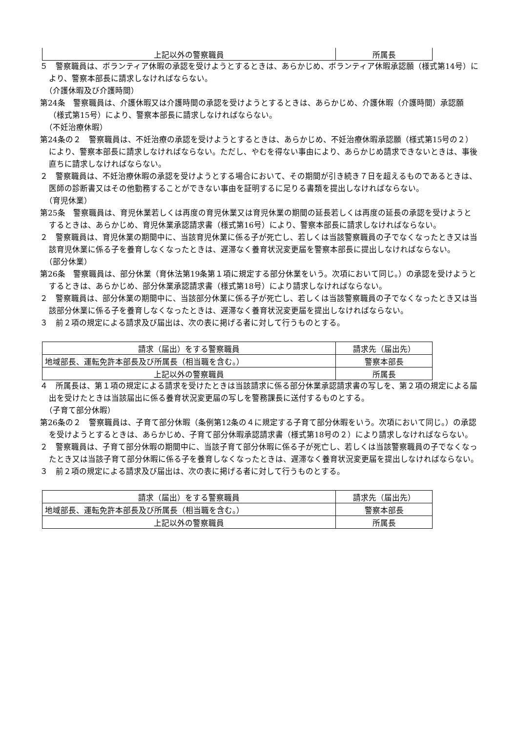| 上記以外の警察職員 | 所属長 |
５　警察職員は、ボランティア休暇の承認を受けようとするときは、あらかじめ、ボランティア休暇承認願（様式第14号）により、警察本部長に請求しなければならない。
（介護休暇及び介護時間）
第24条　警察職員は、介護休暇又は介護時間の承認を受けようとするときは、あらかじめ、介護休暇（介護時間）承認願（様式第15号）により、警察本部長に請求しなければならない。
（不妊治療休暇）
第24条の２　警察職員は、不妊治療の承認を受けようとするときは、あらかじめ、不妊治療休暇承認願（様式第15号の２）により、警察本部長に請求しなければならない。ただし、やむを得ない事由により、あらかじめ請求できないときは、事後直ちに請求しなければならない。
２　警察職員は、不妊治療休暇の承認を受けようとする場合において、その期間が引き続き７日を超えるものであるときは、医師の診断書又はその他勤務することができない事由を証明するに足りる書類を提出しなければならない。
（育児休業）
第25条　警察職員は、育児休業若しくは再度の育児休業又は育児休業の期間の延長若しくは再度の延長の承認を受けようとするときは、あらかじめ、育児休業承認請求書（様式第16号）により、警察本部長に請求しなければならない。
２　警察職員は、育児休業の期間中に、当該育児休業に係る子が死亡し、若しくは当該警察職員の子でなくなったとき又は当該育児休業に係る子を養育しなくなったときは、遅滞なく養育状況変更届を警察本部長に提出しなければならない。
（部分休業）
第26条　警察職員は、部分休業（育休法第19条第１項に規定する部分休業をいう。次項において同じ。）の承認を受けようとするときは、あらかじめ、部分休業承認請求書（様式第18号）により請求しなければならない。
２　警察職員は、部分休業の期間中に、当該部分休業に係る子が死亡し、若しくは当該警察職員の子でなくなったとき又は当該部分休業に係る子を養育しなくなったときは、遅滞なく養育状況変更届を提出しなければならない。
３　前２項の規定による請求及び届出は、次の表に掲げる者に対して行うものとする。
| 請求（届出）をする警察職員 | 請求先（届出先） |
| 地域部長、運転免許本部長及び所属長（相当職を含む。） | 警察本部長 |
| 上記以外の警察職員 | 所属長 |
４　所属長は、第１項の規定による請求を受けたときは当該請求に係る部分休業承認請求書の写しを、第２項の規定による届出を受けたときは当該届出に係る養育状況変更届の写しを警務課長に送付するものとする。
（子育て部分休暇）
第26条の２　警察職員は、子育て部分休暇（条例第12条の４に規定する子育て部分休暇をいう。次項において同じ。）の承認を受けようとするときは、あらかじめ、子育て部分休暇承認請求書（様式第18号の２）により請求しなければならない。
２　警察職員は、子育て部分休暇の期間中に、当該子育て部分休暇に係る子が死亡し、若しくは当該警察職員の子でなくなったとき又は当該子育て部分休暇に係る子を養育しなくなったときは、遅滞なく養育状況変更届を提出しなければならない。
３　前２項の規定による請求及び届出は、次の表に掲げる者に対して行うものとする。
| 請求（届出）をする警察職員 | 請求先（届出先） |
| 地域部長、運転免許本部長及び所属長（相当職を含む。） | 警察本部長 |
| 上記以外の警察職員 | 所属長 |